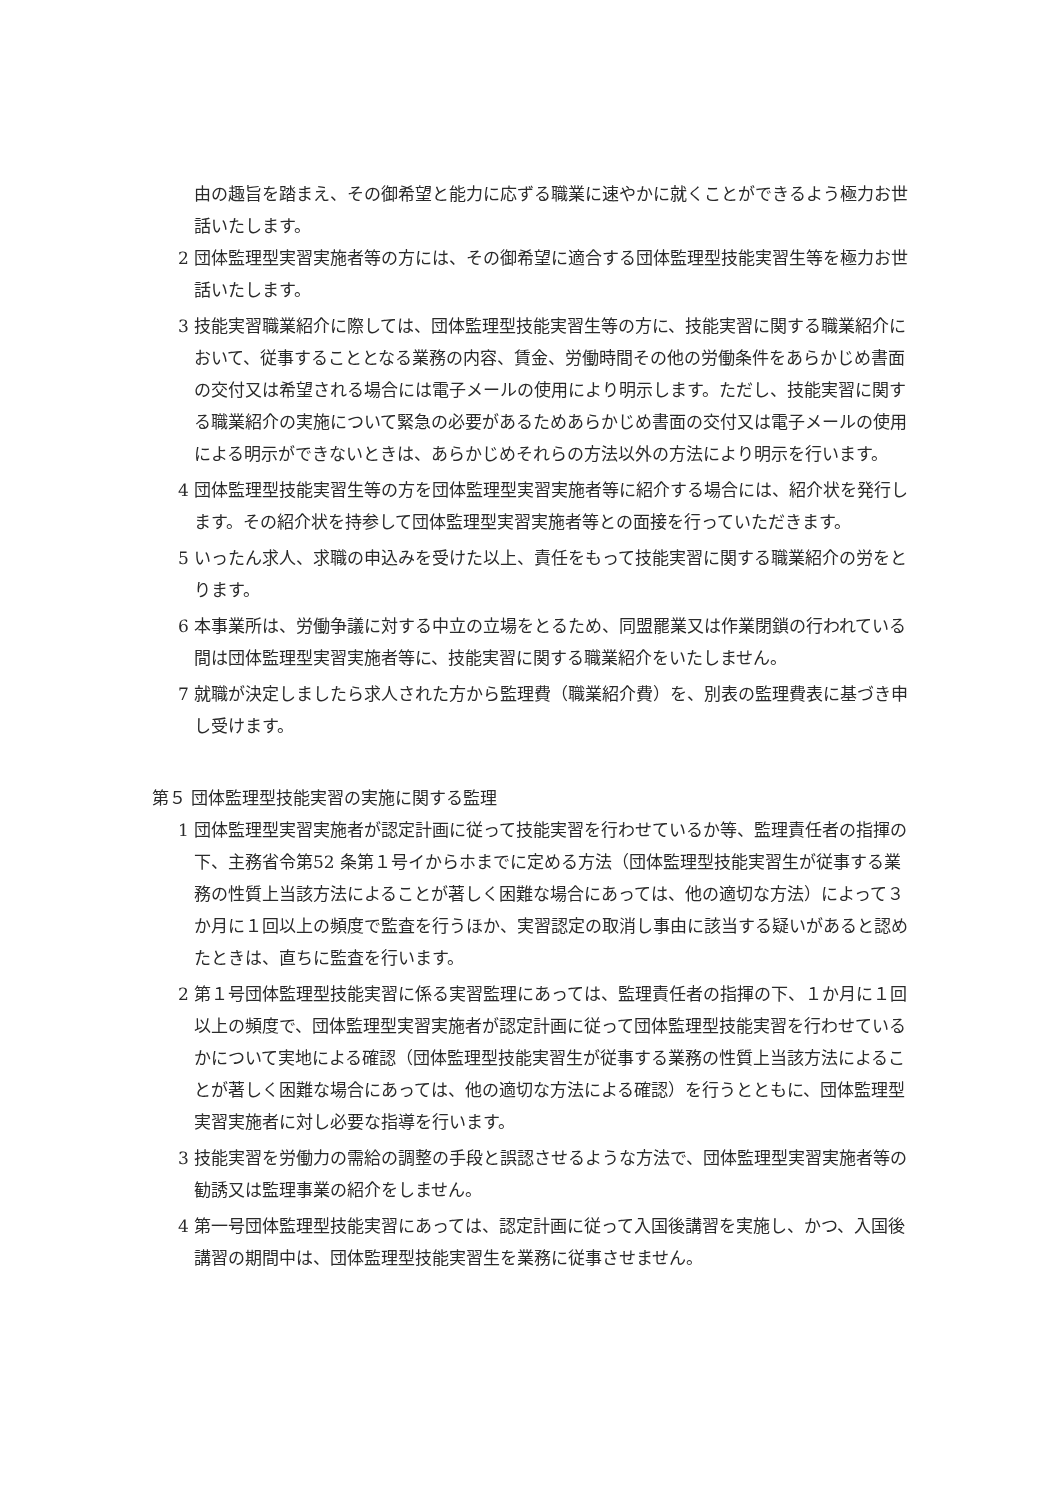由の趣旨を踏まえ、その御希望と能力に応ずる職業に速やかに就くことができるよう極力お世話いたします。
2 団体監理型実習実施者等の方には、その御希望に適合する団体監理型技能実習生等を極力お世話いたします。
3 技能実習職業紹介に際しては、団体監理型技能実習生等の方に、技能実習に関する職業紹介において、従事することとなる業務の内容、賃金、労働時間その他の労働条件をあらかじめ書面の交付又は希望される場合には電子メールの使用により明示します。ただし、技能実習に関する職業紹介の実施について緊急の必要があるためあらかじめ書面の交付又は電子メールの使用による明示ができないときは、あらかじめそれらの方法以外の方法により明示を行います。
4 団体監理型技能実習生等の方を団体監理型実習実施者等に紹介する場合には、紹介状を発行します。その紹介状を持参して団体監理型実習実施者等との面接を行っていただきます。
5 いったん求人、求職の申込みを受けた以上、責任をもって技能実習に関する職業紹介の労をとります。
6 本事業所は、労働争議に対する中立の立場をとるため、同盟罷業又は作業閉鎖の行われている間は団体監理型実習実施者等に、技能実習に関する職業紹介をいたしません。
7 就職が決定しましたら求人された方から監理費（職業紹介費）を、別表の監理費表に基づき申し受けます。
第５ 団体監理型技能実習の実施に関する監理
1 団体監理型実習実施者が認定計画に従って技能実習を行わせているか等、監理責任者の指揮の下、主務省令第52 条第１号イからホまでに定める方法（団体監理型技能実習生が従事する業務の性質上当該方法によることが著しく困難な場合にあっては、他の適切な方法）によって３か月に１回以上の頻度で監査を行うほか、実習認定の取消し事由に該当する疑いがあると認めたときは、直ちに監査を行います。
2 第１号団体監理型技能実習に係る実習監理にあっては、監理責任者の指揮の下、１か月に１回以上の頻度で、団体監理型実習実施者が認定計画に従って団体監理型技能実習を行わせているかについて実地による確認（団体監理型技能実習生が従事する業務の性質上当該方法によることが著しく困難な場合にあっては、他の適切な方法による確認）を行うとともに、団体監理型実習実施者に対し必要な指導を行います。
3 技能実習を労働力の需給の調整の手段と誤認させるような方法で、団体監理型実習実施者等の勧誘又は監理事業の紹介をしません。
4 第一号団体監理型技能実習にあっては、認定計画に従って入国後講習を実施し、かつ、入国後講習の期間中は、団体監理型技能実習生を業務に従事させません。